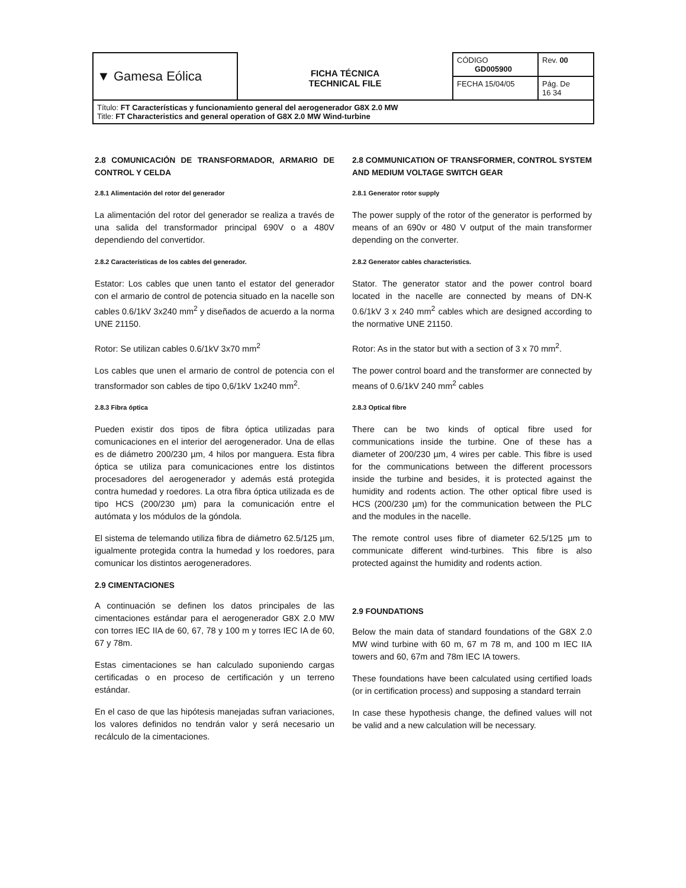| ▼ Gamesa Eólica | FICHA TÉCNICA TECHNICAL FILE | CÓDIGO GD005900 | Rev. 00 |
| | | FECHA 15/04/05 | Pág. De 16 34 |
| Título: FT Características y funcionamiento general del aerogenerador G8X 2.0 MW Title: FT Characteristics and general operation of G8X 2.0 MW Wind-turbine | | | |
2.8 COMUNICACIÓN DE TRANSFORMADOR, ARMARIO DE CONTROL Y CELDA
2.8.1 Alimentación del rotor del generador
La alimentación del rotor del generador se realiza a través de una salida del transformador principal 690V o a 480V dependiendo del convertidor.
2.8.2 Características de los cables del generador.
Estator: Los cables que unen tanto el estator del generador con el armario de control de potencia situado en la nacelle son cables 0.6/1kV 3x240 mm<sup>2</sup> y diseñados de acuerdo a la norma UNE 21150.
Rotor: Se utilizan cables 0.6/1kV 3x70 mm<sup>2</sup>
Los cables que unen el armario de control de potencia con el transformador son cables de tipo 0,6/1kV 1x240 mm<sup>2</sup>.
2.8.3 Fibra óptica
Pueden existir dos tipos de fibra óptica utilizadas para comunicaciones en el interior del aerogenerador. Una de ellas es de diámetro 200/230 µm, 4 hilos por manguera. Esta fibra óptica se utiliza para comunicaciones entre los distintos procesadores del aerogenerador y además está protegida contra humedad y roedores. La otra fibra óptica utilizada es de tipo HCS (200/230 µm) para la comunicación entre el autómata y los módulos de la góndola.
El sistema de telemando utiliza fibra de diámetro 62.5/125 µm, igualmente protegida contra la humedad y los roedores, para comunicar los distintos aerogeneradores.
2.9 CIMENTACIONES
A continuación se definen los datos principales de las cimentaciones estándar para el aerogenerador G8X 2.0 MW con torres IEC IIA de 60, 67, 78 y 100 m y torres IEC IA de 60, 67 y 78m.
Estas cimentaciones se han calculado suponiendo cargas certificadas o en proceso de certificación y un terreno estándar.
En el caso de que las hipótesis manejadas sufran variaciones, los valores definidos no tendrán valor y será necesario un recálculo de la cimentaciones.
2.8 COMMUNICATION OF TRANSFORMER, CONTROL SYSTEM AND MEDIUM VOLTAGE SWITCH GEAR
2.8.1 Generator rotor supply
The power supply of the rotor of the generator is performed by means of an 690v or 480 V output of the main transformer depending on the converter.
2.8.2 Generator cables characteristics.
Stator. The generator stator and the power control board located in the nacelle are connected by means of DN-K 0.6/1kV 3 x 240 mm<sup>2</sup> cables which are designed according to the normative UNE 21150.
Rotor: As in the stator but with a section of 3 x 70 mm<sup>2</sup>.
The power control board and the transformer are connected by means of 0.6/1kV 240 mm<sup>2</sup> cables
2.8.3 Optical fibre
There can be two kinds of optical fibre used for communications inside the turbine. One of these has a diameter of 200/230 µm, 4 wires per cable. This fibre is used for the communications between the different processors inside the turbine and besides, it is protected against the humidity and rodents action. The other optical fibre used is HCS (200/230 µm) for the communication between the PLC and the modules in the nacelle.
The remote control uses fibre of diameter 62.5/125 µm to communicate different wind-turbines. This fibre is also protected against the humidity and rodents action.
2.9 FOUNDATIONS
Below the main data of standard foundations of the G8X 2.0 MW wind turbine with 60 m, 67 m 78 m, and 100 m IEC IIA towers and 60, 67m and 78m IEC IA towers.
These foundations have been calculated using certified loads (or in certification process) and supposing a standard terrain
In case these hypothesis change, the defined values will not be valid and a new calculation will be necessary.